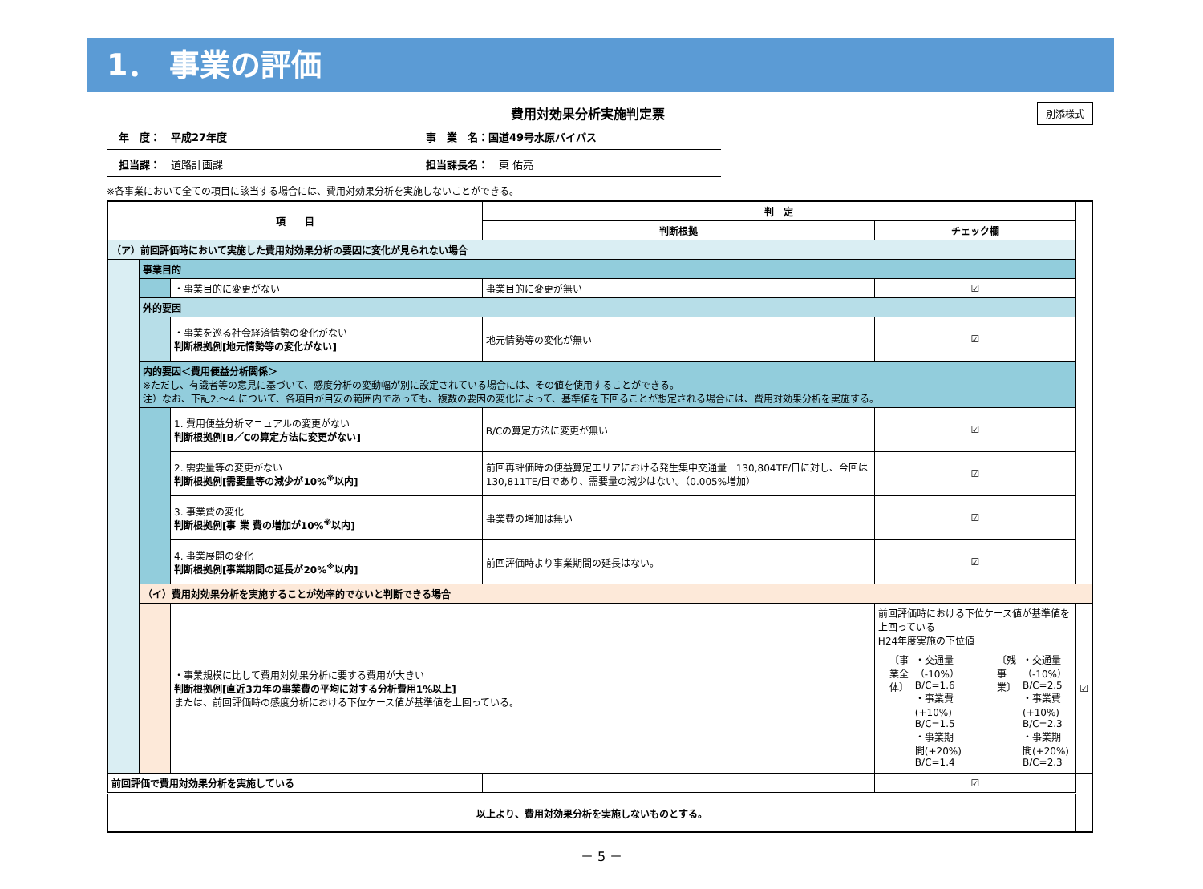1． 事業の評価
費用対効果分析実施判定票
別添様式
年　度：　平成27年度 事　業　名：国道49号水原バイパス
担当課：　道路計画課 担当課長名：　東 佑亮
※各事業において全ての項目に該当する場合には、費用対効果分析を実施しないことができる。
| 項 目 | | | 判 定 | | |
| --- | --- | --- | --- | --- | --- |
| | | | 判断根拠 | チェック欄 | |
| （ア）前回評価時において実施した費用対効果分析の要因に変化が見られない場合 | | | | | |
| | 事業目的 | | | | |
| | | ・事業目的に変更がない | 事業目的に変更が無い | ☑ | |
| | 外的要因 | | | | |
| | | ・事業を巡る社会経済情勢の変化がない 判断根拠例[地元情勢等の変化がない] | 地元情勢等の変化が無い | ☑ | |
| | 内的要因＜費用便益分析関係＞ ※ただし、有識者等の意見に基づいて、感度分析の変動幅が別に設定されている場合には、その値を使用することができる。 注）なお、下記2.～4.について、各項目が目安の範囲内であっても、複数の要因の変化によって、基準値を下回ることが想定される場合には、費用対効果分析を実施する。 | | | | |
| | | 1. 費用便益分析マニュアルの変更がない 判断根拠例[B／Cの算定方法に変更がない] | B/Cの算定方法に変更が無い | ☑ | |
| | | 2. 需要量等の変更がない 判断根拠例[需要量等の減少が10%<sup>※</sup>以内] | 前回再評価時の便益算定エリアにおける発生集中交通量 130,804TE/日に対し、今回は 130,811TE/日であり、需要量の減少はない。（0.005%増加） | ☑ | |
| | | 3. 事業費の変化 判断根拠例[事 業 費の増加が10%<sup>※</sup>以内] | 事業費の増加は無い | ☑ | |
| | | 4. 事業展開の変化 判断根拠例[事業期間の延長が20%<sup>※</sup>以内] | 前回評価時より事業期間の延長はない。 | ☑ | |
| | （イ）費用対効果分析を実施することが効率的でないと判断できる場合 | | | | |
| | | ・事業規模に比して費用対効果分析に要する費用が大きい 判断根拠例[直近3カ年の事業費の平均に対する分析費用1%以上] または、前回評価時の感度分析における下位ケース値が基準値を上回っている。 | | 前回評価時における下位ケース値が基準値を上回っている H24年度実施の下位値 / 〔事業全体〕 / ・交通量（-10%）B/C=1.6 ・事業費(+10%) B/C=1.5 ・事業期間(+20%) B/C=1.4 / 〔残事業〕 / ・交通量（-10%）B/C=2.5 ・事業費(+10%) B/C=2.3 ・事業期間(+20%) B/C=2.3 / | ☑ |
| 前回評価で費用対効果分析を実施している | | | | ☑ | |
| 以上より、費用対効果分析を実施しないものとする。 | | | | | |
－ 5 －